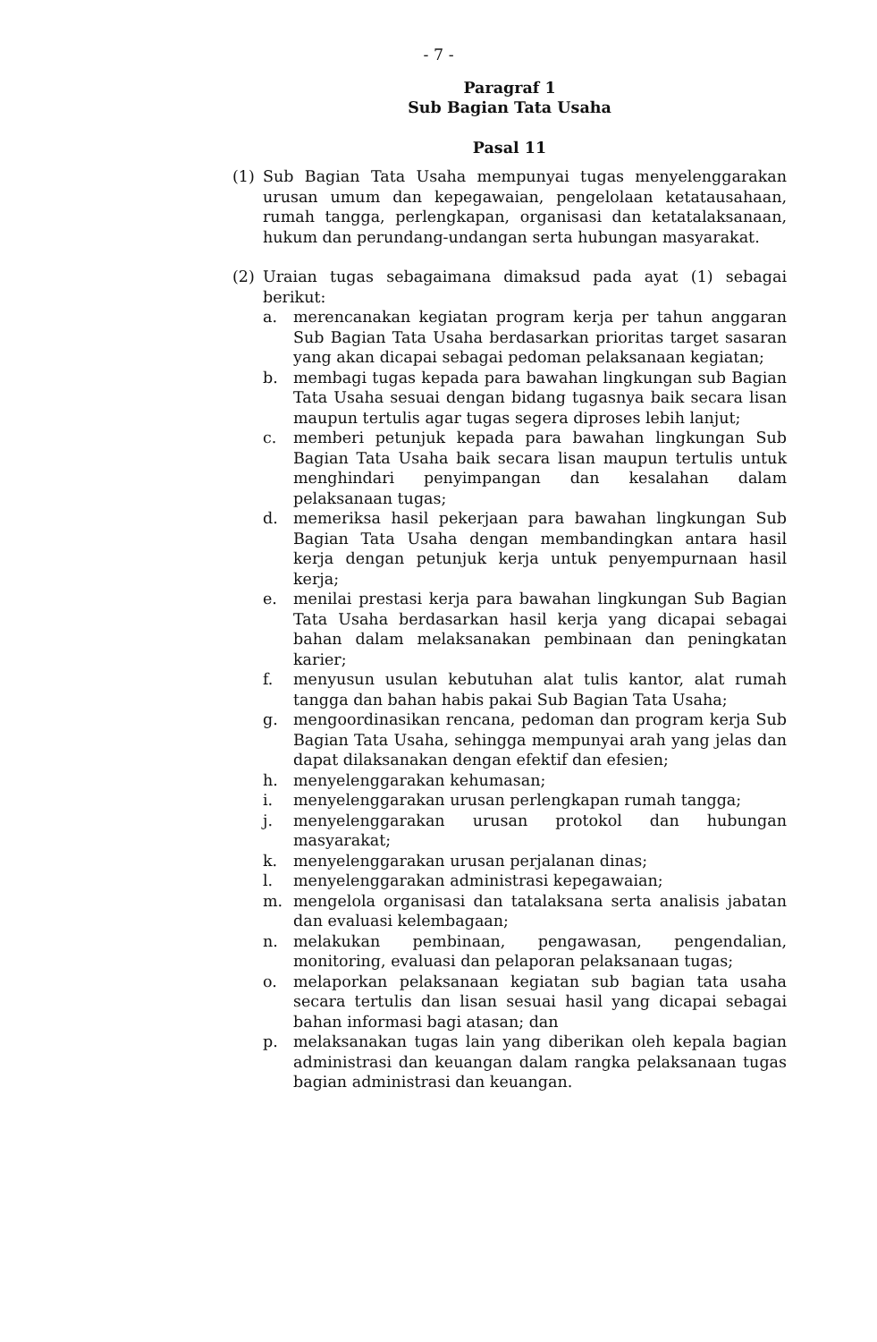- 7 -
Paragraf 1
Sub Bagian Tata Usaha
Pasal 11
(1) Sub Bagian Tata Usaha mempunyai tugas menyelenggarakan urusan umum dan kepegawaian, pengelolaan ketatausahaan, rumah tangga, perlengkapan, organisasi dan ketatalaksanaan, hukum dan perundang-undangan serta hubungan masyarakat.
(2) Uraian tugas sebagaimana dimaksud pada ayat (1) sebagai berikut:
a. merencanakan kegiatan program kerja per tahun anggaran Sub Bagian Tata Usaha berdasarkan prioritas target sasaran yang akan dicapai sebagai pedoman pelaksanaan kegiatan;
b. membagi tugas kepada para bawahan lingkungan sub Bagian Tata Usaha sesuai dengan bidang tugasnya baik secara lisan maupun tertulis agar tugas segera diproses lebih lanjut;
c. memberi petunjuk kepada para bawahan lingkungan Sub Bagian Tata Usaha baik secara lisan maupun tertulis untuk menghindari penyimpangan dan kesalahan dalam pelaksanaan tugas;
d. memeriksa hasil pekerjaan para bawahan lingkungan Sub Bagian Tata Usaha dengan membandingkan antara hasil kerja dengan petunjuk kerja untuk penyempurnaan hasil kerja;
e. menilai prestasi kerja para bawahan lingkungan Sub Bagian Tata Usaha berdasarkan hasil kerja yang dicapai sebagai bahan dalam melaksanakan pembinaan dan peningkatan karier;
f. menyusun usulan kebutuhan alat tulis kantor, alat rumah tangga dan bahan habis pakai Sub Bagian Tata Usaha;
g. mengoordinasikan rencana, pedoman dan program kerja Sub Bagian Tata Usaha, sehingga mempunyai arah yang jelas dan dapat dilaksanakan dengan efektif dan efesien;
h. menyelenggarakan kehumasan;
i. menyelenggarakan urusan perlengkapan rumah tangga;
j. menyelenggarakan urusan protokol dan hubungan masyarakat;
k. menyelenggarakan urusan perjalanan dinas;
l. menyelenggarakan administrasi kepegawaian;
m. mengelola organisasi dan tatalaksana serta analisis jabatan dan evaluasi kelembagaan;
n. melakukan pembinaan, pengawasan, pengendalian, monitoring, evaluasi dan pelaporan pelaksanaan tugas;
o. melaporkan pelaksanaan kegiatan sub bagian tata usaha secara tertulis dan lisan sesuai hasil yang dicapai sebagai bahan informasi bagi atasan; dan
p. melaksanakan tugas lain yang diberikan oleh kepala bagian administrasi dan keuangan dalam rangka pelaksanaan tugas bagian administrasi dan keuangan.